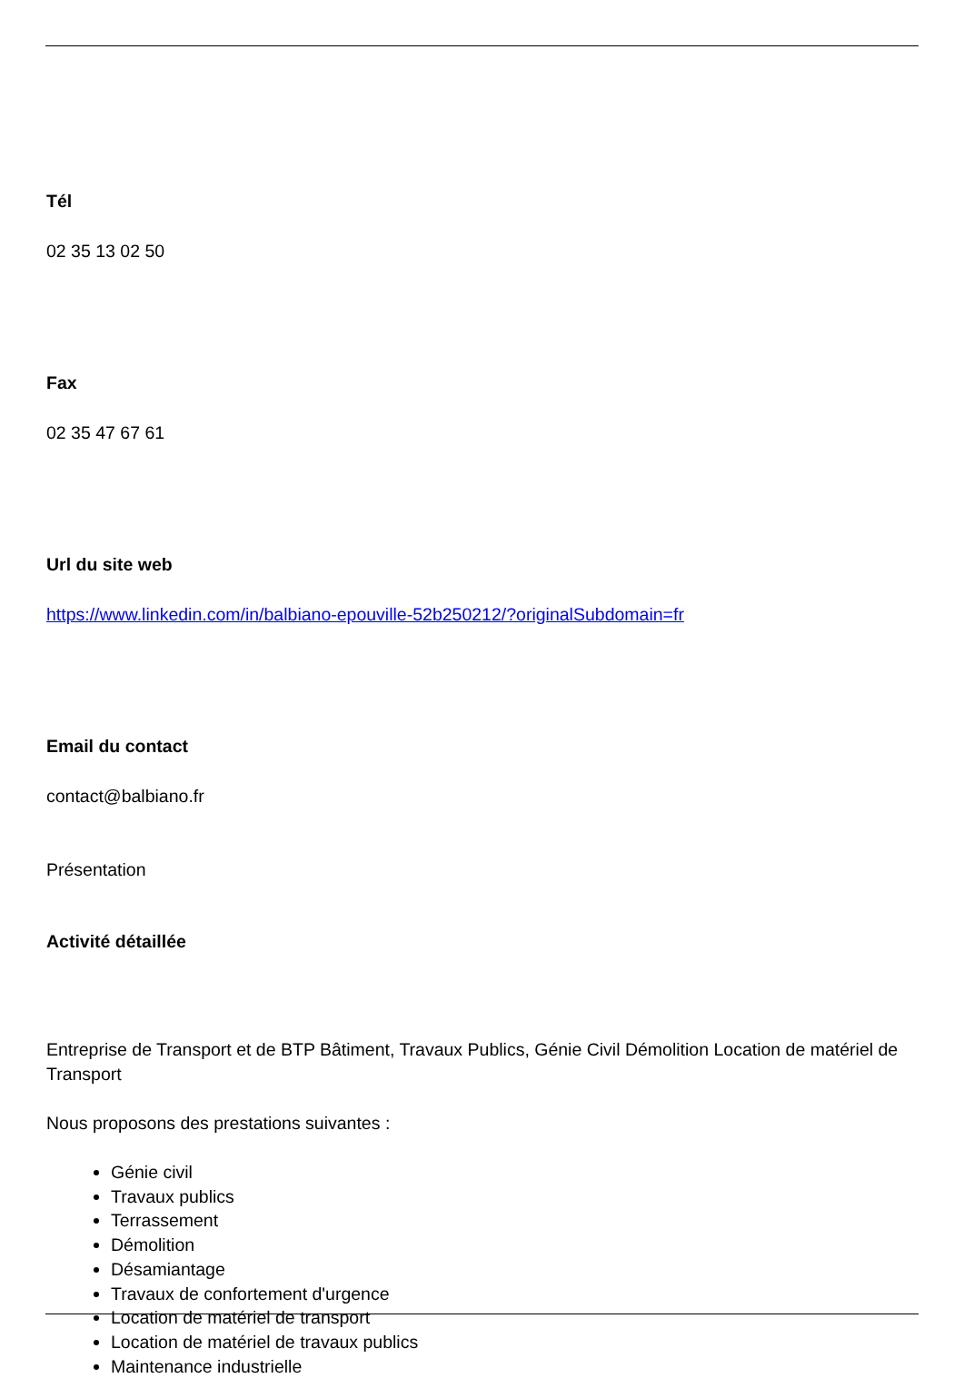Tél
02 35 13 02 50
Fax
02 35 47 67 61
Url du site web
https://www.linkedin.com/in/balbiano-epouville-52b250212/?originalSubdomain=fr
Email du contact
contact@balbiano.fr
Présentation
Activité détaillée
Entreprise de Transport et de BTP Bâtiment, Travaux Publics, Génie Civil Démolition Location de matériel de Transport
Nous proposons des prestations suivantes :
Génie civil
Travaux publics
Terrassement
Démolition
Désamiantage
Travaux de confortement d'urgence
Location de matériel de transport
Location de matériel de travaux publics
Maintenance industrielle